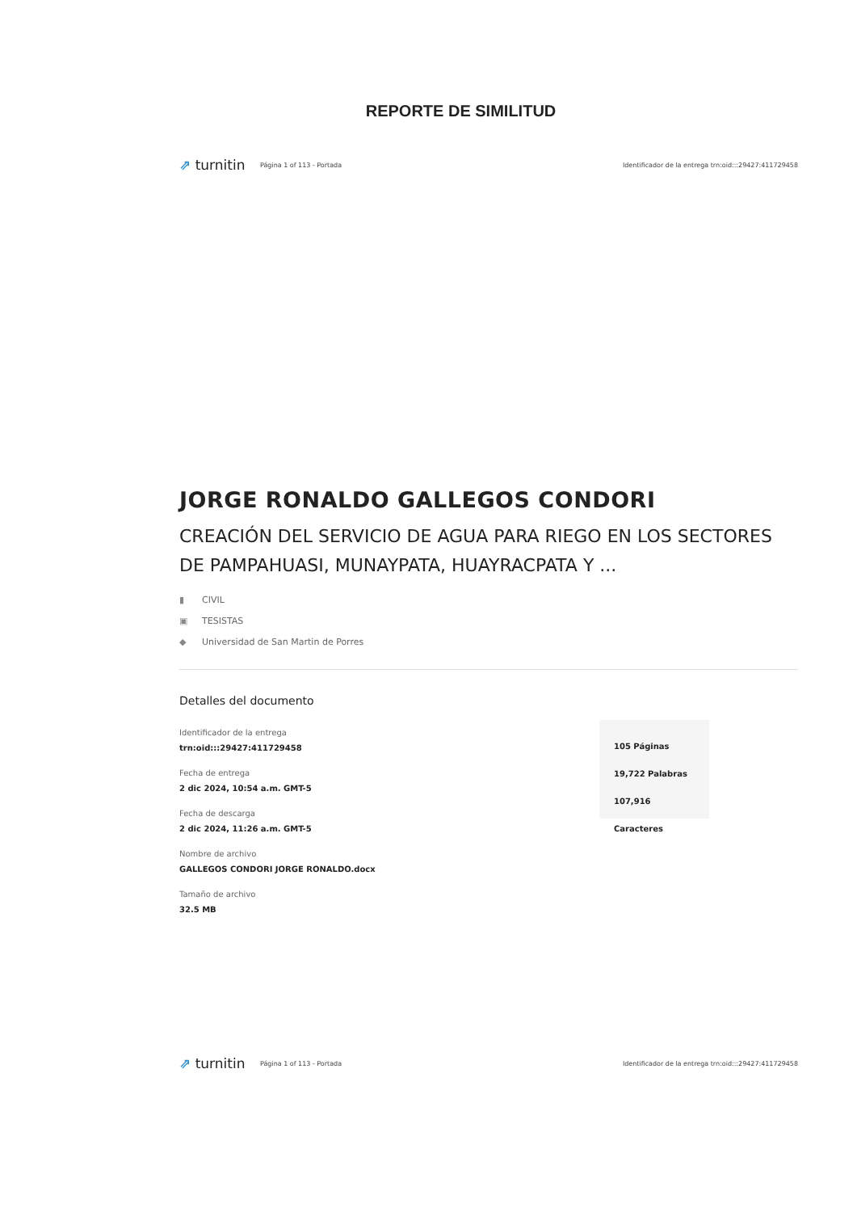REPORTE DE SIMILITUD
⇗ turnitin
Página 1 of 113 - Portada
Identificador de la entrega trn:oid:::29427:411729458
JORGE RONALDO GALLEGOS CONDORI
CREACIÓN DEL SERVICIO DE AGUA PARA RIEGO EN LOS SECTORES DE PAMPAHUASI, MUNAYPATA, HUAYRACPATA Y ...
▮ CIVIL
▣ TESISTAS
◆ Universidad de San Martin de Porres
Detalles del documento
Identificador de la entrega
trn:oid:::29427:411729458
Fecha de entrega
2 dic 2024, 10:54 a.m. GMT-5
Fecha de descarga
2 dic 2024, 11:26 a.m. GMT-5
Nombre de archivo
GALLEGOS CONDORI JORGE RONALDO.docx
Tamaño de archivo
32.5 MB
105 Páginas
19,722 Palabras
107,916 Caracteres
⇗ turnitin
Página 1 of 113 - Portada
Identificador de la entrega trn:oid:::29427:411729458